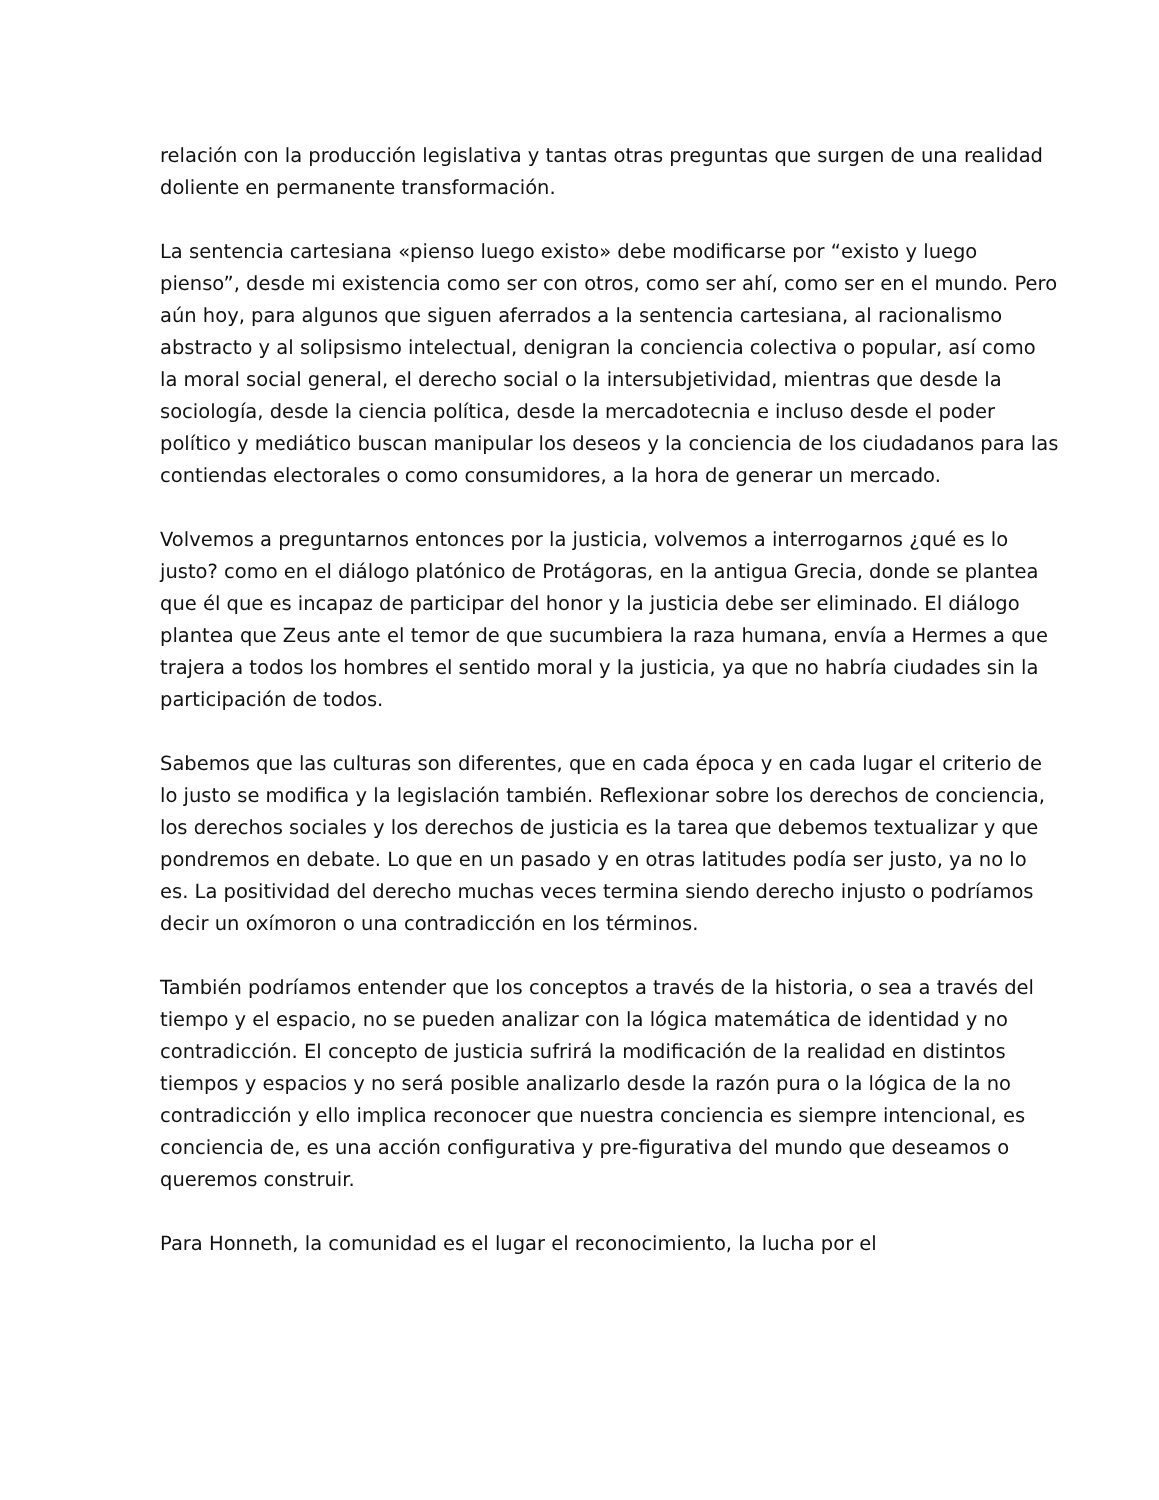relación con la producción legislativa y tantas otras preguntas que surgen de una realidad doliente en permanente transformación.
La sentencia cartesiana «pienso luego existo» debe modificarse por “existo y luego pienso”, desde mi existencia como ser con otros, como ser ahí, como ser en el mundo. Pero aún hoy, para algunos que siguen aferrados a la sentencia cartesiana, al racionalismo abstracto y al solipsismo intelectual, denigran la conciencia colectiva o popular, así como la moral social general, el derecho social o la intersubjetividad, mientras que desde la sociología, desde la ciencia política, desde la mercadotecnia e incluso desde el poder político y mediático buscan manipular los deseos y la conciencia de los ciudadanos para las contiendas electorales o como consumidores, a la hora de generar un mercado.
Volvemos a preguntarnos entonces por la justicia, volvemos a interrogarnos ¿qué es lo justo? como en el diálogo platónico de Protágoras, en la antigua Grecia, donde se plantea que él que es incapaz de participar del honor y la justicia debe ser eliminado. El diálogo plantea que Zeus ante el temor de que sucumbiera la raza humana, envía a Hermes a que trajera a todos los hombres el sentido moral y la justicia, ya que no habría ciudades sin la participación de todos.
Sabemos que las culturas son diferentes, que en cada época y en cada lugar el criterio de lo justo se modifica y la legislación también. Reflexionar sobre los derechos de conciencia, los derechos sociales y los derechos de justicia es la tarea que debemos textualizar y que pondremos en debate. Lo que en un pasado y en otras latitudes podía ser justo, ya no lo es. La positividad del derecho muchas veces termina siendo derecho injusto o podríamos decir un oxímoron o una contradicción en los términos.
También podríamos entender que los conceptos a través de la historia, o sea a través del tiempo y el espacio, no se pueden analizar con la lógica matemática de identidad y no contradicción. El concepto de justicia sufrirá la modificación de la realidad en distintos tiempos y espacios y no será posible analizarlo desde la razón pura o la lógica de la no contradicción y ello implica reconocer que nuestra conciencia es siempre intencional, es conciencia de, es una acción configurativa y pre-figurativa del mundo que deseamos o queremos construir.
Para Honneth, la comunidad es el lugar el reconocimiento, la lucha por el